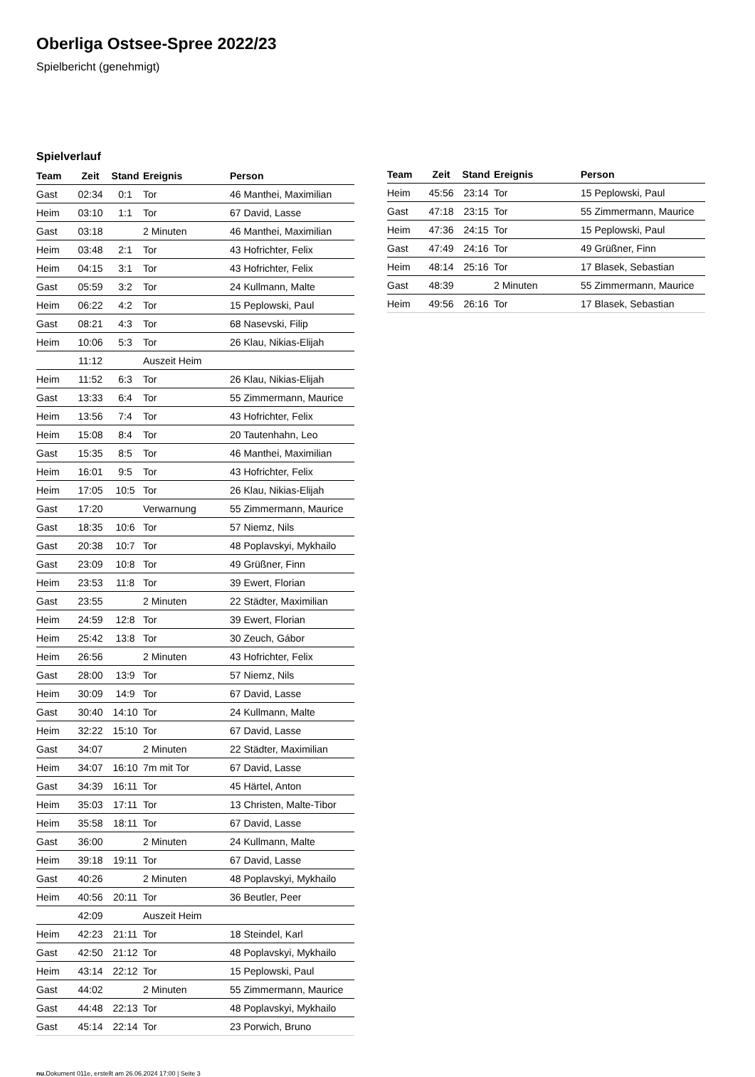Oberliga Ostsee-Spree 2022/23
Spielbericht (genehmigt)
Spielverlauf
| Team | Zeit | Stand | Ereignis | Person |
| --- | --- | --- | --- | --- |
| Gast | 02:34 | 0:1 | Tor | 46 Manthei, Maximilian |
| Heim | 03:10 | 1:1 | Tor | 67 David, Lasse |
| Gast | 03:18 | | 2 Minuten | 46 Manthei, Maximilian |
| Heim | 03:48 | 2:1 | Tor | 43 Hofrichter, Felix |
| Heim | 04:15 | 3:1 | Tor | 43 Hofrichter, Felix |
| Gast | 05:59 | 3:2 | Tor | 24 Kullmann, Malte |
| Heim | 06:22 | 4:2 | Tor | 15 Peplowski, Paul |
| Gast | 08:21 | 4:3 | Tor | 68 Nasevski, Filip |
| Heim | 10:06 | 5:3 | Tor | 26 Klau, Nikias-Elijah |
| | 11:12 | | Auszeit Heim | |
| Heim | 11:52 | 6:3 | Tor | 26 Klau, Nikias-Elijah |
| Gast | 13:33 | 6:4 | Tor | 55 Zimmermann, Maurice |
| Heim | 13:56 | 7:4 | Tor | 43 Hofrichter, Felix |
| Heim | 15:08 | 8:4 | Tor | 20 Tautenhahn, Leo |
| Gast | 15:35 | 8:5 | Tor | 46 Manthei, Maximilian |
| Heim | 16:01 | 9:5 | Tor | 43 Hofrichter, Felix |
| Heim | 17:05 | 10:5 | Tor | 26 Klau, Nikias-Elijah |
| Gast | 17:20 | | Verwarnung | 55 Zimmermann, Maurice |
| Gast | 18:35 | 10:6 | Tor | 57 Niemz, Nils |
| Gast | 20:38 | 10:7 | Tor | 48 Poplavskyi, Mykhailo |
| Gast | 23:09 | 10:8 | Tor | 49 Grüßner, Finn |
| Heim | 23:53 | 11:8 | Tor | 39 Ewert, Florian |
| Gast | 23:55 | | 2 Minuten | 22 Städter, Maximilian |
| Heim | 24:59 | 12:8 | Tor | 39 Ewert, Florian |
| Heim | 25:42 | 13:8 | Tor | 30 Zeuch, Gábor |
| Heim | 26:56 | | 2 Minuten | 43 Hofrichter, Felix |
| Gast | 28:00 | 13:9 | Tor | 57 Niemz, Nils |
| Heim | 30:09 | 14:9 | Tor | 67 David, Lasse |
| Gast | 30:40 | 14:10 | Tor | 24 Kullmann, Malte |
| Heim | 32:22 | 15:10 | Tor | 67 David, Lasse |
| Gast | 34:07 | | 2 Minuten | 22 Städter, Maximilian |
| Heim | 34:07 | 16:10 | 7m mit Tor | 67 David, Lasse |
| Gast | 34:39 | 16:11 | Tor | 45 Härtel, Anton |
| Heim | 35:03 | 17:11 | Tor | 13 Christen, Malte-Tibor |
| Heim | 35:58 | 18:11 | Tor | 67 David, Lasse |
| Gast | 36:00 | | 2 Minuten | 24 Kullmann, Malte |
| Heim | 39:18 | 19:11 | Tor | 67 David, Lasse |
| Gast | 40:26 | | 2 Minuten | 48 Poplavskyi, Mykhailo |
| Heim | 40:56 | 20:11 | Tor | 36 Beutler, Peer |
| | 42:09 | | Auszeit Heim | |
| Heim | 42:23 | 21:11 | Tor | 18 Steindel, Karl |
| Gast | 42:50 | 21:12 | Tor | 48 Poplavskyi, Mykhailo |
| Heim | 43:14 | 22:12 | Tor | 15 Peplowski, Paul |
| Gast | 44:02 | | 2 Minuten | 55 Zimmermann, Maurice |
| Gast | 44:48 | 22:13 | Tor | 48 Poplavskyi, Mykhailo |
| Gast | 45:14 | 22:14 | Tor | 23 Porwich, Bruno |
| Team | Zeit | Stand | Ereignis | Person |
| --- | --- | --- | --- | --- |
| Heim | 45:56 | 23:14 | Tor | 15 Peplowski, Paul |
| Gast | 47:18 | 23:15 | Tor | 55 Zimmermann, Maurice |
| Heim | 47:36 | 24:15 | Tor | 15 Peplowski, Paul |
| Gast | 47:49 | 24:16 | Tor | 49 Grüßner, Finn |
| Heim | 48:14 | 25:16 | Tor | 17 Blasek, Sebastian |
| Gast | 48:39 | | 2 Minuten | 55 Zimmermann, Maurice |
| Heim | 49:56 | 26:16 | Tor | 17 Blasek, Sebastian |
nu.Dokument 011e, erstellt am 26.06.2024 17:00 | Seite 3